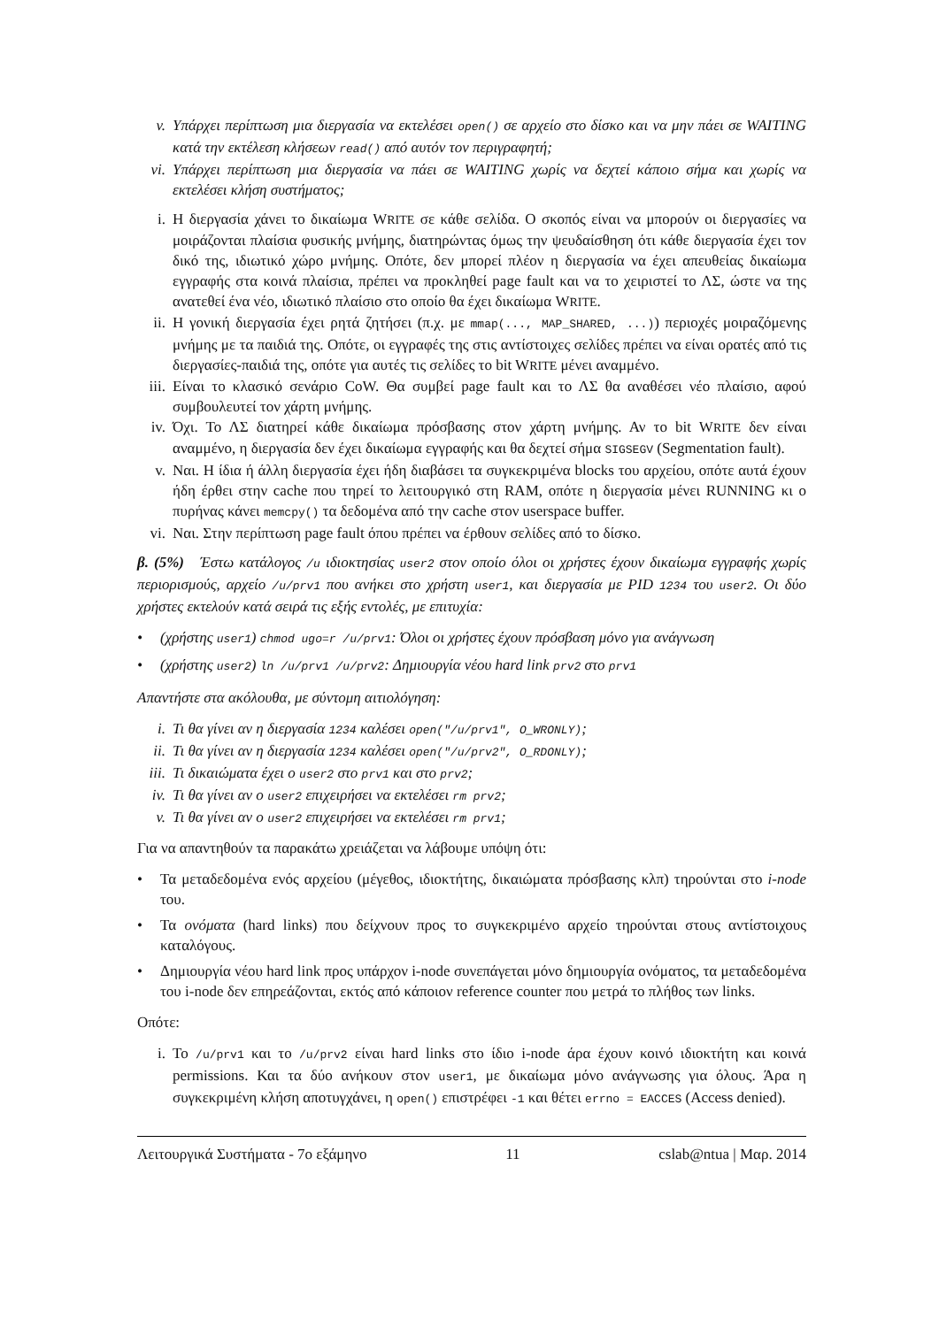v. Υπάρχει περίπτωση μια διεργασία να εκτελέσει open() σε αρχείο στο δίσκο και να μην πάει σε WAITING κατά την εκτέλεση κλήσεων read() από αυτόν τον περιγραφητή;
vi. Υπάρχει περίπτωση μια διεργασία να πάει σε WAITING χωρίς να δεχτεί κάποιο σήμα και χωρίς να εκτελέσει κλήση συστήματος;
i. Η διεργασία χάνει το δικαίωμα WRITE σε κάθε σελίδα. Ο σκοπός είναι να μπορούν οι διεργασίες να μοιράζονται πλαίσια φυσικής μνήμης, διατηρώντας όμως την ψευδαίσθηση ότι κάθε διεργασία έχει τον δικό της, ιδιωτικό χώρο μνήμης. Οπότε, δεν μπορεί πλέον η διεργασία να έχει απευθείας δικαίωμα εγγραφής στα κοινά πλαίσια, πρέπει να προκληθεί page fault και να το χειριστεί το ΛΣ, ώστε να της ανατεθεί ένα νέο, ιδιωτικό πλαίσιο στο οποίο θα έχει δικαίωμα WRITE.
ii. Η γονική διεργασία έχει ρητά ζητήσει (π.χ. με mmap(..., MAP_SHARED, ...)) περιοχές μοιραζόμενης μνήμης με τα παιδιά της. Οπότε, οι εγγραφές της στις αντίστοιχες σελίδες πρέπει να είναι ορατές από τις διεργασίες-παιδιά της, οπότε για αυτές τις σελίδες το bit WRITE μένει αναμμένο.
iii. Είναι το κλασικό σενάριο CoW. Θα συμβεί page fault και το ΛΣ θα αναθέσει νέο πλαίσιο, αφού συμβουλευτεί τον χάρτη μνήμης.
iv. Όχι. Το ΛΣ διατηρεί κάθε δικαίωμα πρόσβασης στον χάρτη μνήμης. Αν το bit WRITE δεν είναι αναμμένο, η διεργασία δεν έχει δικαίωμα εγγραφής και θα δεχτεί σήμα SIGSEGV (Segmentation fault).
v. Ναι. Η ίδια ή άλλη διεργασία έχει ήδη διαβάσει τα συγκεκριμένα blocks του αρχείου, οπότε αυτά έχουν ήδη έρθει στην cache που τηρεί το λειτουργικό στη RAM, οπότε η διεργασία μένει RUNNING κι ο πυρήνας κάνει memcpy() τα δεδομένα από την cache στον userspace buffer.
vi. Ναι. Στην περίπτωση page fault όπου πρέπει να έρθουν σελίδες από το δίσκο.
β. (5%) Έστω κατάλογος /u ιδιοκτησίας user2 στον οποίο όλοι οι χρήστες έχουν δικαίωμα εγγραφής χωρίς περιορισμούς, αρχείο /u/prv1 που ανήκει στο χρήστη user1, και διεργασία με PID 1234 του user2. Οι δύο χρήστες εκτελούν κατά σειρά τις εξής εντολές, με επιτυχία:
• (χρήστης user1) chmod ugo=r /u/prv1: Όλοι οι χρήστες έχουν πρόσβαση μόνο για ανάγνωση
• (χρήστης user2) ln /u/prv1 /u/prv2: Δημιουργία νέου hard link prv2 στο prv1
Απαντήστε στα ακόλουθα, με σύντομη αιτιολόγηση:
i. Τι θα γίνει αν η διεργασία 1234 καλέσει open("/u/prv1", O_WRONLY);
ii. Τι θα γίνει αν η διεργασία 1234 καλέσει open("/u/prv2", O_RDONLY);
iii. Τι δικαιώματα έχει ο user2 στο prv1 και στο prv2;
iv. Τι θα γίνει αν ο user2 επιχειρήσει να εκτελέσει rm prv2;
v. Τι θα γίνει αν ο user2 επιχειρήσει να εκτελέσει rm prv1;
Για να απαντηθούν τα παρακάτω χρειάζεται να λάβουμε υπόψη ότι:
• Τα μεταδεδομένα ενός αρχείου (μέγεθος, ιδιοκτήτης, δικαιώματα πρόσβασης κλπ) τηρούνται στο i-node του.
• Τα ονόματα (hard links) που δείχνουν προς το συγκεκριμένο αρχείο τηρούνται στους αντίστοιχους καταλόγους.
• Δημιουργία νέου hard link προς υπάρχον i-node συνεπάγεται μόνο δημιουργία ονόματος, τα μεταδεδομένα του i-node δεν επηρεάζονται, εκτός από κάποιον reference counter που μετρά το πλήθος των links.
Οπότε:
i. Το /u/prv1 και το /u/prv2 είναι hard links στο ίδιο i-node άρα έχουν κοινό ιδιοκτήτη και κοινά permissions. Και τα δύο ανήκουν στον user1, με δικαίωμα μόνο ανάγνωσης για όλους. Άρα η συγκεκριμένη κλήση αποτυγχάνει, η open() επιστρέφει -1 και θέτει errno = EACCES (Access denied).
Λειτουργικά Συστήματα - 7ο εξάμηνο 11 cslab@ntua | Μαρ. 2014